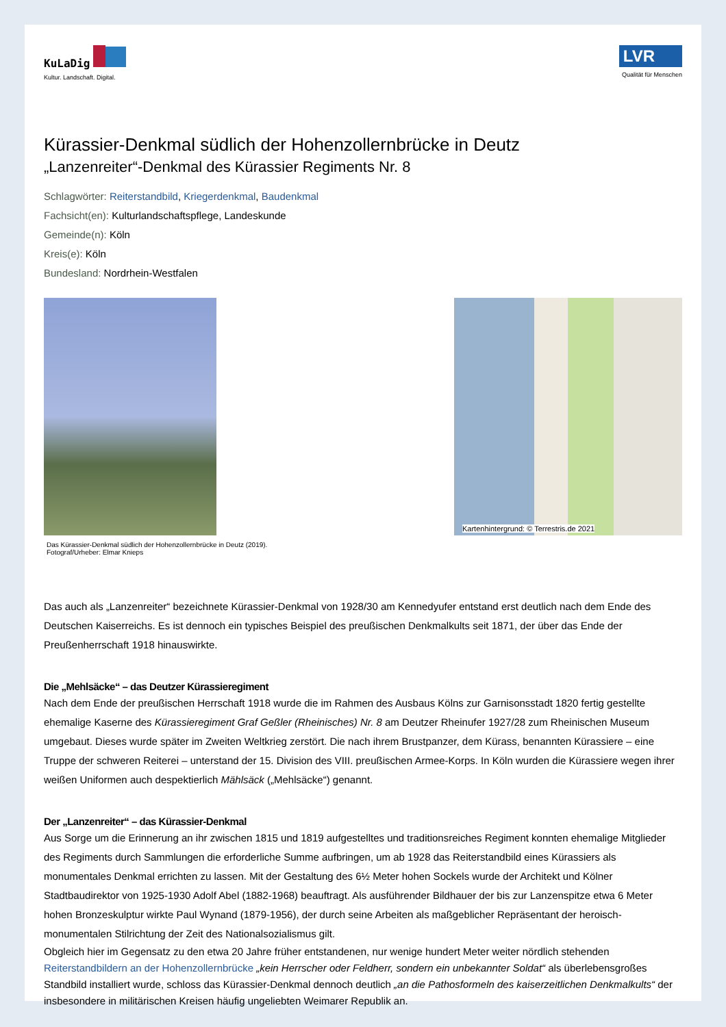KuLaDig
Kultur. Landschaft. Digital.
LVR
Qualität für Menschen
Kürassier-Denkmal südlich der Hohenzollernbrücke in Deutz
„Lanzenreiter“-Denkmal des Kürassier Regiments Nr. 8
Schlagwörter: Reiterstandbild, Kriegerdenkmal, Baudenkmal
Fachsicht(en): Kulturlandschaftspflege, Landeskunde
Gemeinde(n): Köln
Kreis(e): Köln
Bundesland: Nordrhein-Westfalen
Das Kürassier-Denkmal südlich der Hohenzollernbrücke in Deutz (2019).
Fotograf/Urheber: Elmar Knieps
Kartenhintergrund: © Terrestris.de 2021
Das auch als „Lanzenreiter“ bezeichnete Kürassier-Denkmal von 1928/30 am Kennedyufer entstand erst deutlich nach dem Ende des Deutschen Kaiserreichs. Es ist dennoch ein typisches Beispiel des preußischen Denkmalkults seit 1871, der über das Ende der Preußenherrschaft 1918 hinauswirkte.
Die „Mehlsäcke“ – das Deutzer Kürassieregiment
Nach dem Ende der preußischen Herrschaft 1918 wurde die im Rahmen des Ausbaus Kölns zur Garnisonsstadt 1820 fertig gestellte ehemalige Kaserne des Kürassieregiment Graf Geßler (Rheinisches) Nr. 8 am Deutzer Rheinufer 1927/28 zum Rheinischen Museum umgebaut. Dieses wurde später im Zweiten Weltkrieg zerstört. Die nach ihrem Brustpanzer, dem Kürass, benannten Kürassiere – eine Truppe der schweren Reiterei – unterstand der 15. Division des VIII. preußischen Armee-Korps. In Köln wurden die Kürassiere wegen ihrer weißen Uniformen auch despektierlich Mählsäck („Mehlsäcke“) genannt.
Der „Lanzenreiter“ – das Kürassier-Denkmal
Aus Sorge um die Erinnerung an ihr zwischen 1815 und 1819 aufgestelltes und traditionsreiches Regiment konnten ehemalige Mitglieder des Regiments durch Sammlungen die erforderliche Summe aufbringen, um ab 1928 das Reiterstandbild eines Kürassiers als monumentales Denkmal errichten zu lassen. Mit der Gestaltung des 6½ Meter hohen Sockels wurde der Architekt und Kölner Stadtbaudirektor von 1925-1930 Adolf Abel (1882-1968) beauftragt. Als ausführender Bildhauer der bis zur Lanzenspitze etwa 6 Meter hohen Bronzeskulptur wirkte Paul Wynand (1879-1956), der durch seine Arbeiten als maßgeblicher Repräsentant der heroisch-monumentalen Stilrichtung der Zeit des Nationalsozialismus gilt.
Obgleich hier im Gegensatz zu den etwa 20 Jahre früher entstandenen, nur wenige hundert Meter weiter nördlich stehenden Reiterstandbildern an der Hohenzollernbrücke „kein Herrscher oder Feldherr, sondern ein unbekannter Soldat“ als überlebensgroßes Standbild installiert wurde, schloss das Kürassier-Denkmal dennoch deutlich „an die Pathosformeln des kaiserzeitlichen Denkmalkults“ der insbesondere in militärischen Kreisen häufig ungeliebten Weimarer Republik an.